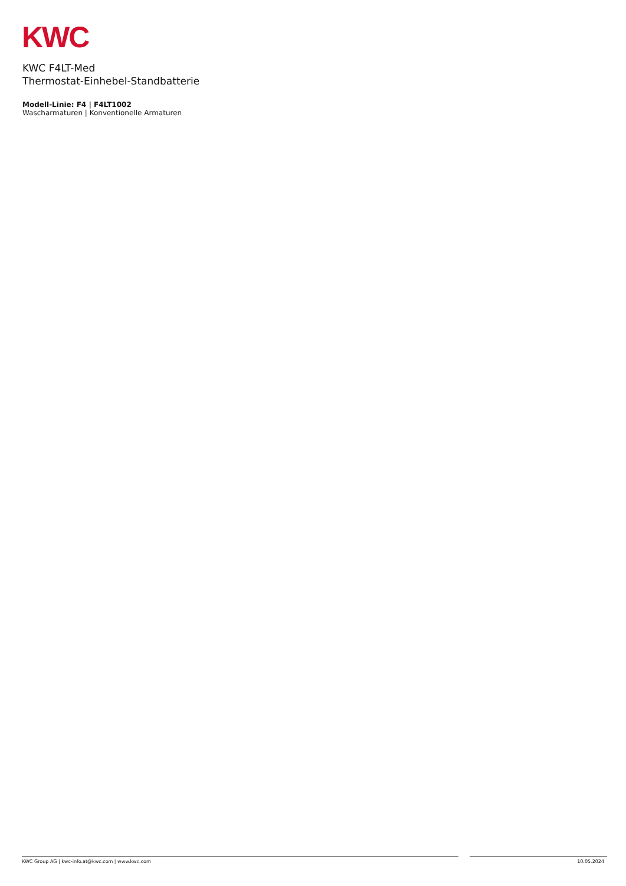KWC
KWC F4LT-Med
Thermostat-Einhebel-Standbatterie
Modell-Linie: F4 | F4LT1002
Wascharmaturen | Konventionelle Armaturen
KWC Group AG | kwc-info.at@kwc.com | www.kwc.com 10.05.2024